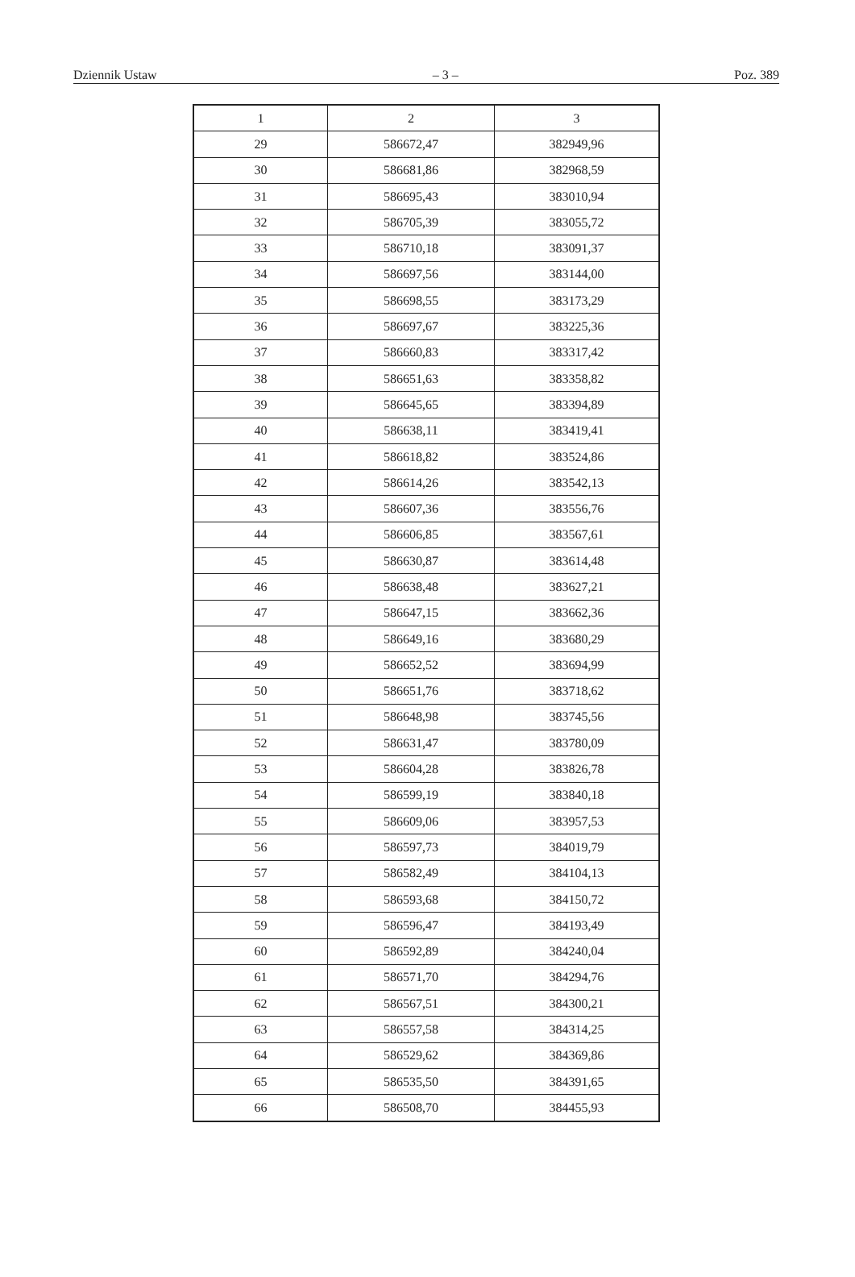Dziennik Ustaw – 3 – Poz. 389
| 1 | 2 | 3 |
| --- | --- | --- |
| 29 | 586672,47 | 382949,96 |
| 30 | 586681,86 | 382968,59 |
| 31 | 586695,43 | 383010,94 |
| 32 | 586705,39 | 383055,72 |
| 33 | 586710,18 | 383091,37 |
| 34 | 586697,56 | 383144,00 |
| 35 | 586698,55 | 383173,29 |
| 36 | 586697,67 | 383225,36 |
| 37 | 586660,83 | 383317,42 |
| 38 | 586651,63 | 383358,82 |
| 39 | 586645,65 | 383394,89 |
| 40 | 586638,11 | 383419,41 |
| 41 | 586618,82 | 383524,86 |
| 42 | 586614,26 | 383542,13 |
| 43 | 586607,36 | 383556,76 |
| 44 | 586606,85 | 383567,61 |
| 45 | 586630,87 | 383614,48 |
| 46 | 586638,48 | 383627,21 |
| 47 | 586647,15 | 383662,36 |
| 48 | 586649,16 | 383680,29 |
| 49 | 586652,52 | 383694,99 |
| 50 | 586651,76 | 383718,62 |
| 51 | 586648,98 | 383745,56 |
| 52 | 586631,47 | 383780,09 |
| 53 | 586604,28 | 383826,78 |
| 54 | 586599,19 | 383840,18 |
| 55 | 586609,06 | 383957,53 |
| 56 | 586597,73 | 384019,79 |
| 57 | 586582,49 | 384104,13 |
| 58 | 586593,68 | 384150,72 |
| 59 | 586596,47 | 384193,49 |
| 60 | 586592,89 | 384240,04 |
| 61 | 586571,70 | 384294,76 |
| 62 | 586567,51 | 384300,21 |
| 63 | 586557,58 | 384314,25 |
| 64 | 586529,62 | 384369,86 |
| 65 | 586535,50 | 384391,65 |
| 66 | 586508,70 | 384455,93 |